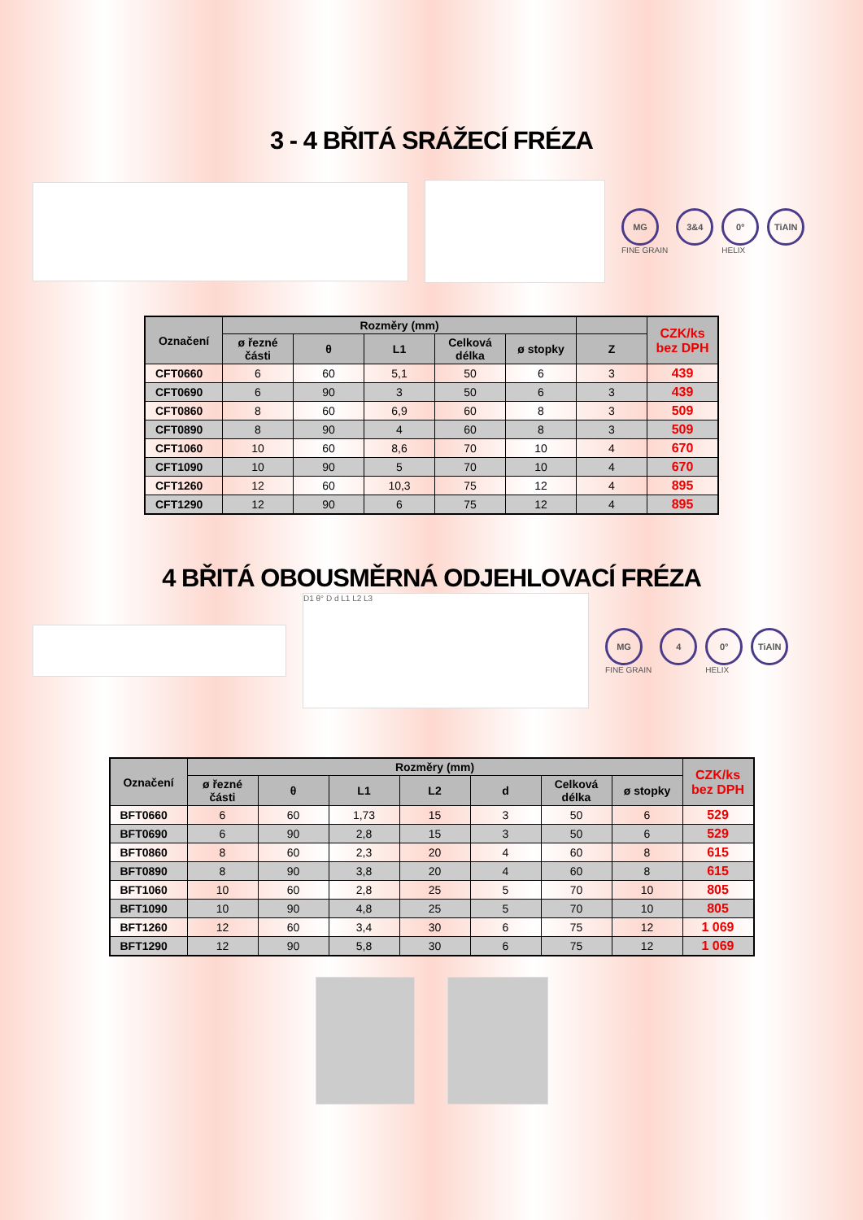3 - 4 BŘITÁ SRÁŽECÍ FRÉZA
MG
FINE GRAIN
3&4 0°
HELIX
TiAlN
| Označení | Rozměry (mm) | | | | | | CZK/ks bez DPH |
| --- | --- | --- | --- | --- | --- | --- | --- |
| | ø řezné části | θ | L1 | Celková délka | ø stopky | Z | |
| CFT0660 | 6 | 60 | 5,1 | 50 | 6 | 3 | 439 |
| CFT0690 | 6 | 90 | 3 | 50 | 6 | 3 | 439 |
| CFT0860 | 8 | 60 | 6,9 | 60 | 8 | 3 | 509 |
| CFT0890 | 8 | 90 | 4 | 60 | 8 | 3 | 509 |
| CFT1060 | 10 | 60 | 8,6 | 70 | 10 | 4 | 670 |
| CFT1090 | 10 | 90 | 5 | 70 | 10 | 4 | 670 |
| CFT1260 | 12 | 60 | 10,3 | 75 | 12 | 4 | 895 |
| CFT1290 | 12 | 90 | 6 | 75 | 12 | 4 | 895 |
4 BŘITÁ OBOUSMĚRNÁ ODJEHLOVACÍ FRÉZA
D1 θ° D d L1 L2 L3
MG
FINE GRAIN
4 0°
HELIX
TiAlN
| Označení | Rozměry (mm) | | | | | | | CZK/ks bez DPH |
| --- | --- | --- | --- | --- | --- | --- | --- | --- |
| | ø řezné části | θ | L1 | L2 | d | Celková délka | ø stopky | |
| BFT0660 | 6 | 60 | 1,73 | 15 | 3 | 50 | 6 | 529 |
| BFT0690 | 6 | 90 | 2,8 | 15 | 3 | 50 | 6 | 529 |
| BFT0860 | 8 | 60 | 2,3 | 20 | 4 | 60 | 8 | 615 |
| BFT0890 | 8 | 90 | 3,8 | 20 | 4 | 60 | 8 | 615 |
| BFT1060 | 10 | 60 | 2,8 | 25 | 5 | 70 | 10 | 805 |
| BFT1090 | 10 | 90 | 4,8 | 25 | 5 | 70 | 10 | 805 |
| BFT1260 | 12 | 60 | 3,4 | 30 | 6 | 75 | 12 | 1 069 |
| BFT1290 | 12 | 90 | 5,8 | 30 | 6 | 75 | 12 | 1 069 |